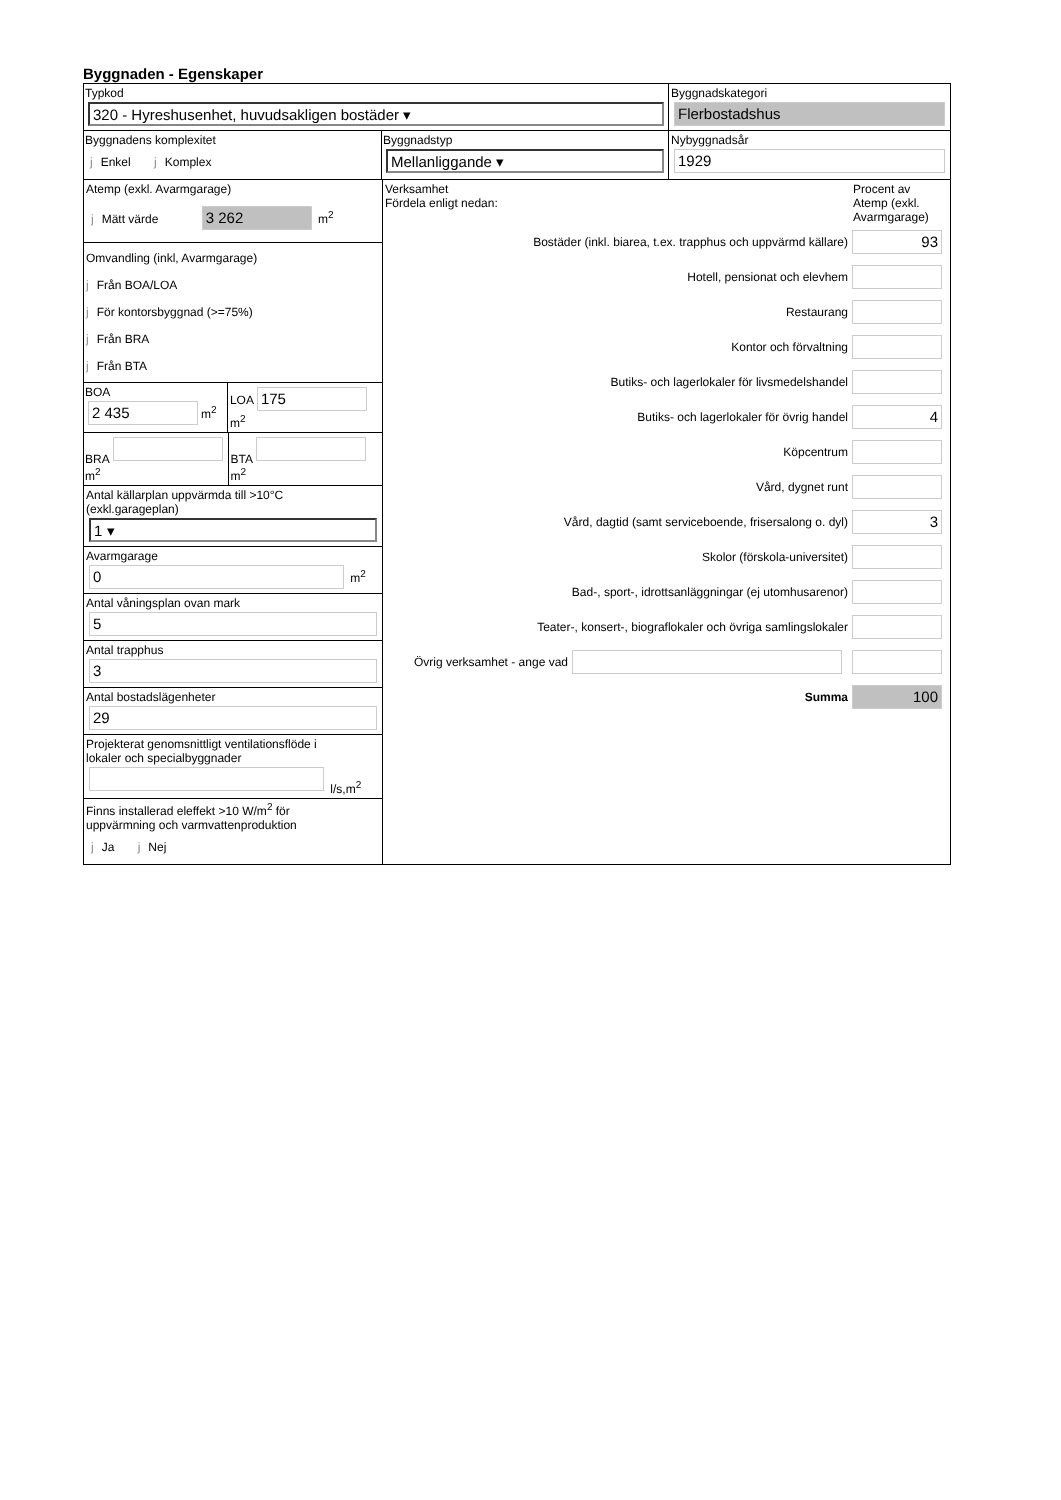Byggnaden - Egenskaper
Typkod
320 - Hyreshusenhet, huvudsakligen bostäder ▾
Byggnadskategori
Flerbostadshus
Byggnadens komplexitet
j Enkel j Komplex
Byggnadstyp
Mellanliggande ▾
Nybyggnadsår
1929
Atemp (exkl. Avarmgarage)
j Mätt värde 3 262 m<sup>2</sup>
Omvandling (inkl, Avarmgarage)
j Från BOA/LOA
j För kontorsbyggnad (>=75%)
j Från BRA
j Från BTA
BOA
2 435
m<sup>2</sup>
LOA
175
m<sup>2</sup>
BRA
m<sup>2</sup>
BTA
m<sup>2</sup>
Antal källarplan uppvärmda till >10°C
(exkl.garageplan)
1 ▾
Avarmgarage
0 m<sup>2</sup>
Antal våningsplan ovan mark
5
Antal trapphus
3
Antal bostadslägenheter
29
Projekterat genomsnittligt ventilationsflöde i
lokaler och specialbyggnader
l/s,m<sup>2</sup>
Finns installerad eleffekt >10 W/m<sup>2</sup> för
uppvärmning och varmvattenproduktion
j Ja j Nej
Verksamhet
Fördela enligt nedan:
Procent av
Atemp (exkl.
Avarmgarage)
Bostäder (inkl. biarea, t.ex. trapphus och uppvärmd källare)
93
Hotell, pensionat och elevhem
Restaurang
Kontor och förvaltning
Butiks- och lagerlokaler för livsmedelshandel
Butiks- och lagerlokaler för övrig handel
4
Köpcentrum
Vård, dygnet runt
Vård, dagtid (samt serviceboende, frisersalong o. dyl)
3
Skolor (förskola-universitet)
Bad-, sport-, idrottsanläggningar (ej utomhusarenor)
Teater-, konsert-, biograflokaler och övriga samlingslokaler
Övrig verksamhet - ange vad
Summa
100